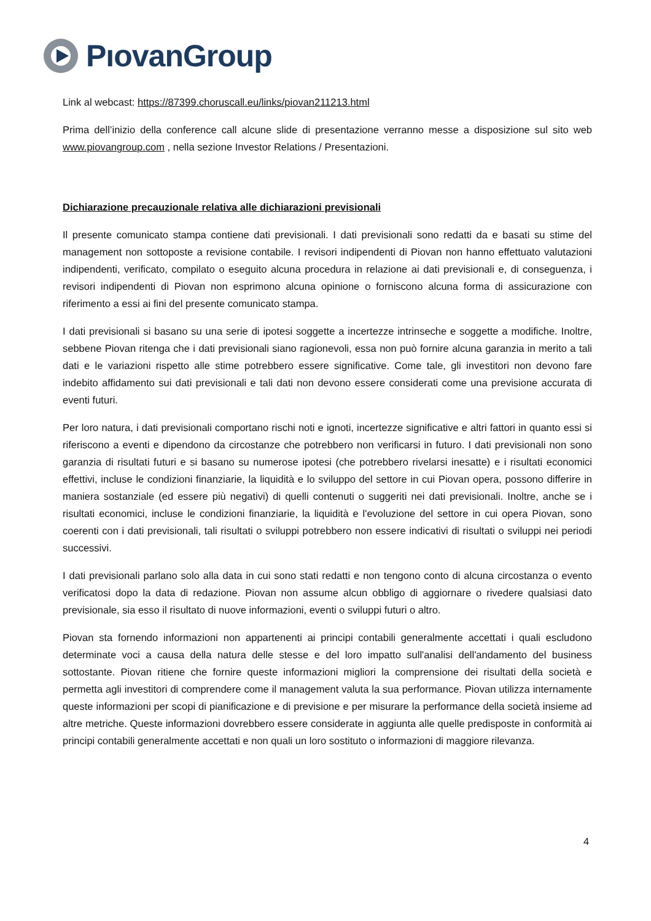PıovanGroup
Link al webcast: https://87399.choruscall.eu/links/piovan211213.html
Prima dell’inizio della conference call alcune slide di presentazione verranno messe a disposizione sul sito web www.piovangroup.com , nella sezione Investor Relations / Presentazioni.
Dichiarazione precauzionale relativa alle dichiarazioni previsionali
Il presente comunicato stampa contiene dati previsionali. I dati previsionali sono redatti da e basati su stime del management non sottoposte a revisione contabile. I revisori indipendenti di Piovan non hanno effettuato valutazioni indipendenti, verificato, compilato o eseguito alcuna procedura in relazione ai dati previsionali e, di conseguenza, i revisori indipendenti di Piovan non esprimono alcuna opinione o forniscono alcuna forma di assicurazione con riferimento a essi ai fini del presente comunicato stampa.
I dati previsionali si basano su una serie di ipotesi soggette a incertezze intrinseche e soggette a modifiche. Inoltre, sebbene Piovan ritenga che i dati previsionali siano ragionevoli, essa non può fornire alcuna garanzia in merito a tali dati e le variazioni rispetto alle stime potrebbero essere significative. Come tale, gli investitori non devono fare indebito affidamento sui dati previsionali e tali dati non devono essere considerati come una previsione accurata di eventi futuri.
Per loro natura, i dati previsionali comportano rischi noti e ignoti, incertezze significative e altri fattori in quanto essi si riferiscono a eventi e dipendono da circostanze che potrebbero non verificarsi in futuro. I dati previsionali non sono garanzia di risultati futuri e si basano su numerose ipotesi (che potrebbero rivelarsi inesatte) e i risultati economici effettivi, incluse le condizioni finanziarie, la liquidità e lo sviluppo del settore in cui Piovan opera, possono differire in maniera sostanziale (ed essere più negativi) di quelli contenuti o suggeriti nei dati previsionali. Inoltre, anche se i risultati economici, incluse le condizioni finanziarie, la liquidità e l'evoluzione del settore in cui opera Piovan, sono coerenti con i dati previsionali, tali risultati o sviluppi potrebbero non essere indicativi di risultati o sviluppi nei periodi successivi.
I dati previsionali parlano solo alla data in cui sono stati redatti e non tengono conto di alcuna circostanza o evento verificatosi dopo la data di redazione. Piovan non assume alcun obbligo di aggiornare o rivedere qualsiasi dato previsionale, sia esso il risultato di nuove informazioni, eventi o sviluppi futuri o altro.
Piovan sta fornendo informazioni non appartenenti ai principi contabili generalmente accettati i quali escludono determinate voci a causa della natura delle stesse e del loro impatto sull'analisi dell'andamento del business sottostante. Piovan ritiene che fornire queste informazioni migliori la comprensione dei risultati della società e permetta agli investitori di comprendere come il management valuta la sua performance. Piovan utilizza internamente queste informazioni per scopi di pianificazione e di previsione e per misurare la performance della società insieme ad altre metriche. Queste informazioni dovrebbero essere considerate in aggiunta alle quelle predisposte in conformità ai principi contabili generalmente accettati e non quali un loro sostituto o informazioni di maggiore rilevanza.
4